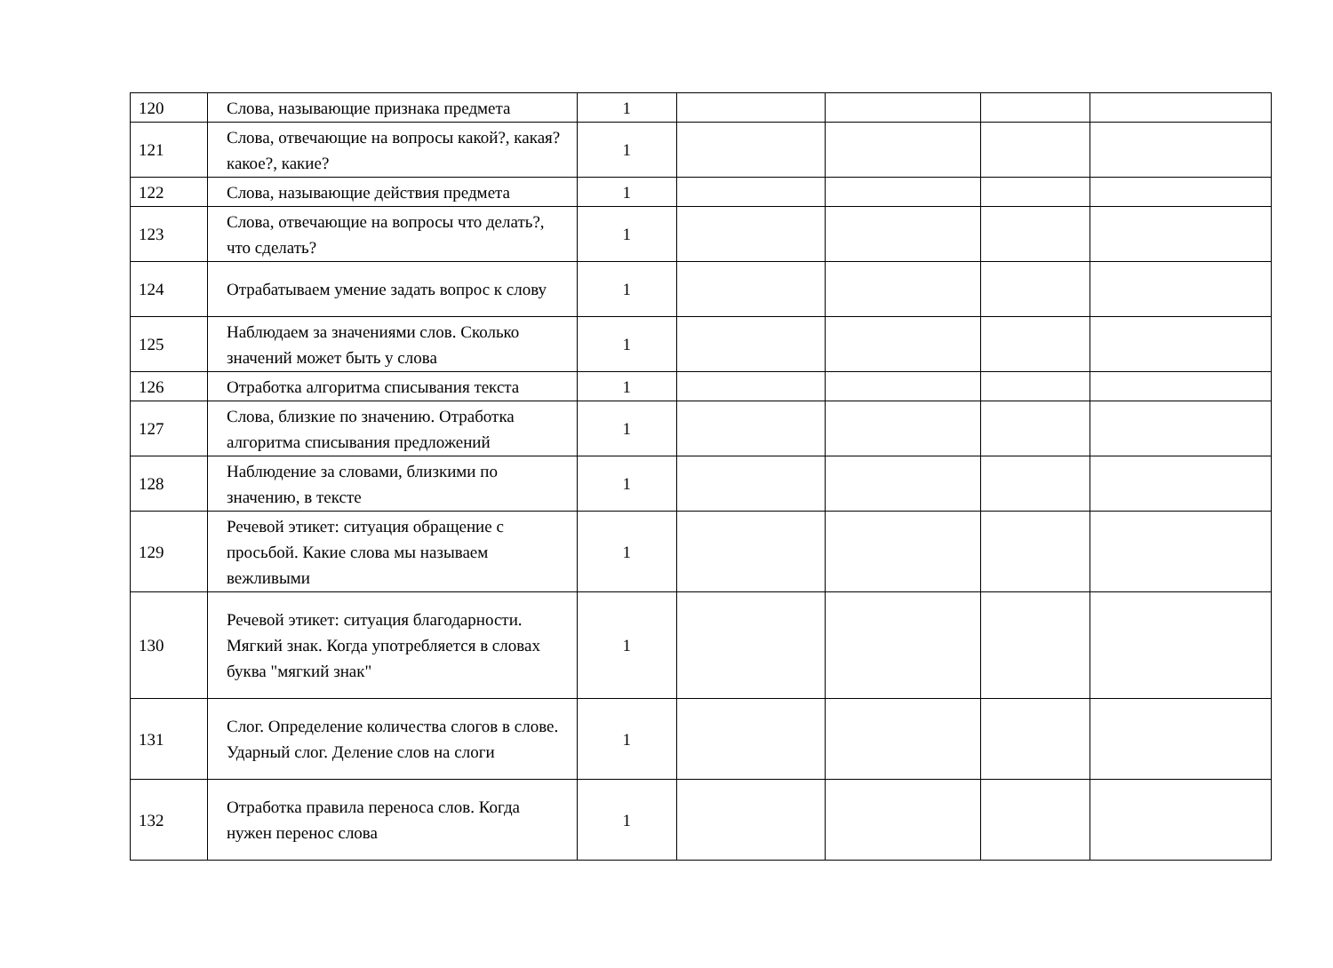| 120 | Слова, называющие признака предмета | 1 | | | | |
| 121 | Слова, отвечающие на вопросы какой?, какая? какое?, какие? | 1 | | | | |
| 122 | Слова, называющие действия предмета | 1 | | | | |
| 123 | Слова, отвечающие на вопросы что делать?, что сделать? | 1 | | | | |
| 124 | Отрабатываем умение задать вопрос к слову | 1 | | | | |
| 125 | Наблюдаем за значениями слов. Сколько значений может быть у слова | 1 | | | | |
| 126 | Отработка алгоритма списывания текста | 1 | | | | |
| 127 | Слова, близкие по значению. Отработка алгоритма списывания предложений | 1 | | | | |
| 128 | Наблюдение за словами, близкими по значению, в тексте | 1 | | | | |
| 129 | Речевой этикет: ситуация обращение с просьбой. Какие слова мы называем вежливыми | 1 | | | | |
| 130 | Речевой этикет: ситуация благодарности. Мягкий знак. Когда употребляется в словах буква "мягкий знак" | 1 | | | | |
| 131 | Слог. Определение количества слогов в слове. Ударный слог. Деление слов на слоги | 1 | | | | |
| 132 | Отработка правила переноса слов. Когда нужен перенос слова | 1 | | | | |